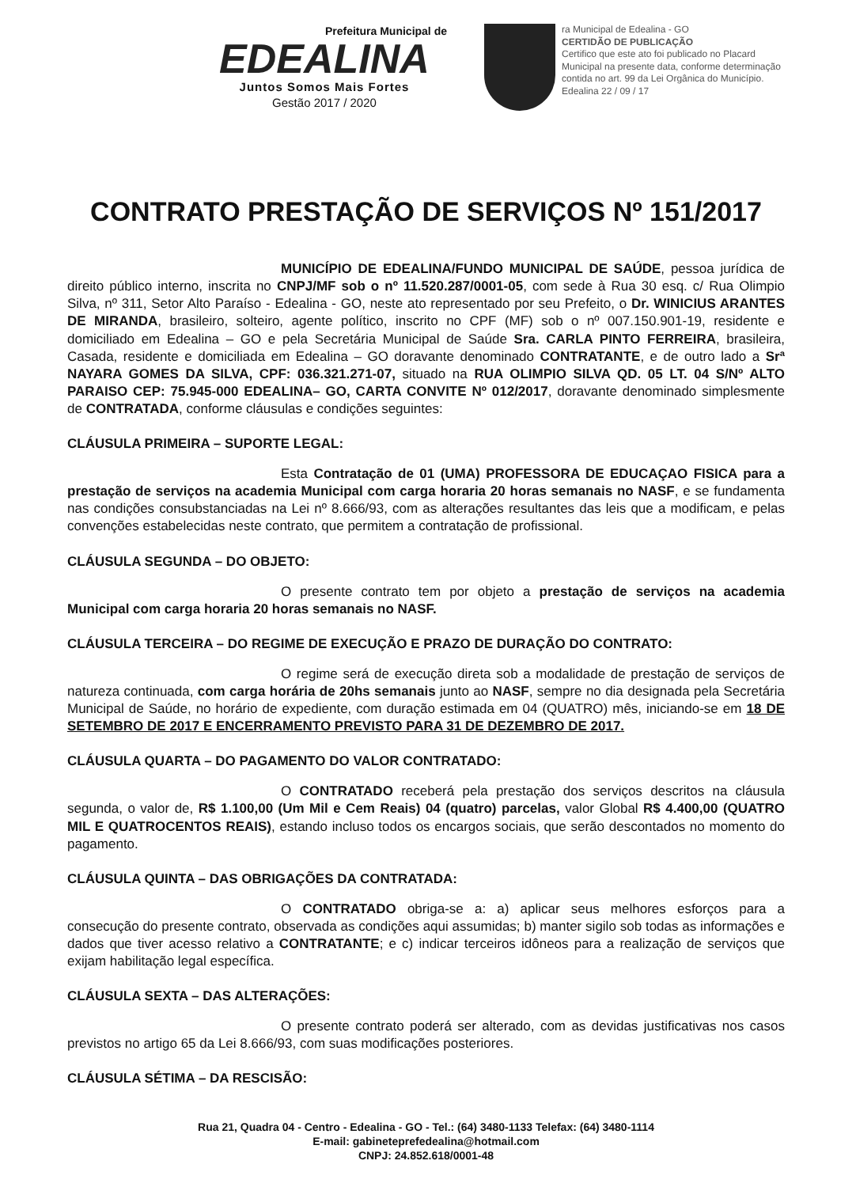Prefeitura Municipal de
EDEALINA
Juntos Somos Mais Fortes
Gestão 2017 / 2020
ra Municipal de Edealina - GO
CERTIDÃO DE PUBLICAÇÃO
Certifico que este ato foi publicado no Placard Municipal na presente data, conforme determinação contida no art. 99 da Lei Orgânica do Município.
Edealina 22 / 09 / 17
CONTRATO PRESTAÇÃO DE SERVIÇOS Nº 151/2017
MUNICÍPIO DE EDEALINA/FUNDO MUNICIPAL DE SAÚDE, pessoa jurídica de direito público interno, inscrita no CNPJ/MF sob o nº 11.520.287/0001-05, com sede à Rua 30 esq. c/ Rua Olimpio Silva, nº 311, Setor Alto Paraíso - Edealina - GO, neste ato representado por seu Prefeito, o Dr. WINICIUS ARANTES DE MIRANDA, brasileiro, solteiro, agente político, inscrito no CPF (MF) sob o nº 007.150.901-19, residente e domiciliado em Edealina – GO e pela Secretária Municipal de Saúde Sra. CARLA PINTO FERREIRA, brasileira, Casada, residente e domiciliada em Edealina – GO doravante denominado CONTRATANTE, e de outro lado a Srª NAYARA GOMES DA SILVA, CPF: 036.321.271-07, situado na RUA OLIMPIO SILVA QD. 05 LT. 04 S/Nº ALTO PARAISO CEP: 75.945-000 EDEALINA– GO, CARTA CONVITE Nº 012/2017, doravante denominado simplesmente de CONTRATADA, conforme cláusulas e condições seguintes:
CLÁUSULA PRIMEIRA – SUPORTE LEGAL:
Esta Contratação de 01 (UMA) PROFESSORA DE EDUCAÇAO FISICA para a prestação de serviços na academia Municipal com carga horaria 20 horas semanais no NASF, e se fundamenta nas condições consubstanciadas na Lei nº 8.666/93, com as alterações resultantes das leis que a modificam, e pelas convenções estabelecidas neste contrato, que permitem a contratação de profissional.
CLÁUSULA SEGUNDA – DO OBJETO:
O presente contrato tem por objeto a prestação de serviços na academia Municipal com carga horaria 20 horas semanais no NASF.
CLÁUSULA TERCEIRA – DO REGIME DE EXECUÇÃO E PRAZO DE DURAÇÃO DO CONTRATO:
O regime será de execução direta sob a modalidade de prestação de serviços de natureza continuada, com carga horária de 20hs semanais junto ao NASF, sempre no dia designada pela Secretária Municipal de Saúde, no horário de expediente, com duração estimada em 04 (QUATRO) mês, iniciando-se em 18 DE SETEMBRO DE 2017 E ENCERRAMENTO PREVISTO PARA 31 DE DEZEMBRO DE 2017.
CLÁUSULA QUARTA – DO PAGAMENTO DO VALOR CONTRATADO:
O CONTRATADO receberá pela prestação dos serviços descritos na cláusula segunda, o valor de, R$ 1.100,00 (Um Mil e Cem Reais) 04 (quatro) parcelas, valor Global R$ 4.400,00 (QUATRO MIL E QUATROCENTOS REAIS), estando incluso todos os encargos sociais, que serão descontados no momento do pagamento.
CLÁUSULA QUINTA – DAS OBRIGAÇÕES DA CONTRATADA:
O CONTRATADO obriga-se a: a) aplicar seus melhores esforços para a consecução do presente contrato, observada as condições aqui assumidas; b) manter sigilo sob todas as informações e dados que tiver acesso relativo a CONTRATANTE; e c) indicar terceiros idôneos para a realização de serviços que exijam habilitação legal específica.
CLÁUSULA SEXTA – DAS ALTERAÇÕES:
O presente contrato poderá ser alterado, com as devidas justificativas nos casos previstos no artigo 65 da Lei 8.666/93, com suas modificações posteriores.
CLÁUSULA SÉTIMA – DA RESCISÃO:
Rua 21, Quadra 04 - Centro - Edealina - GO - Tel.: (64) 3480-1133 Telefax: (64) 3480-1114
E-mail: gabineteprefedealina@hotmail.com
CNPJ: 24.852.618/0001-48